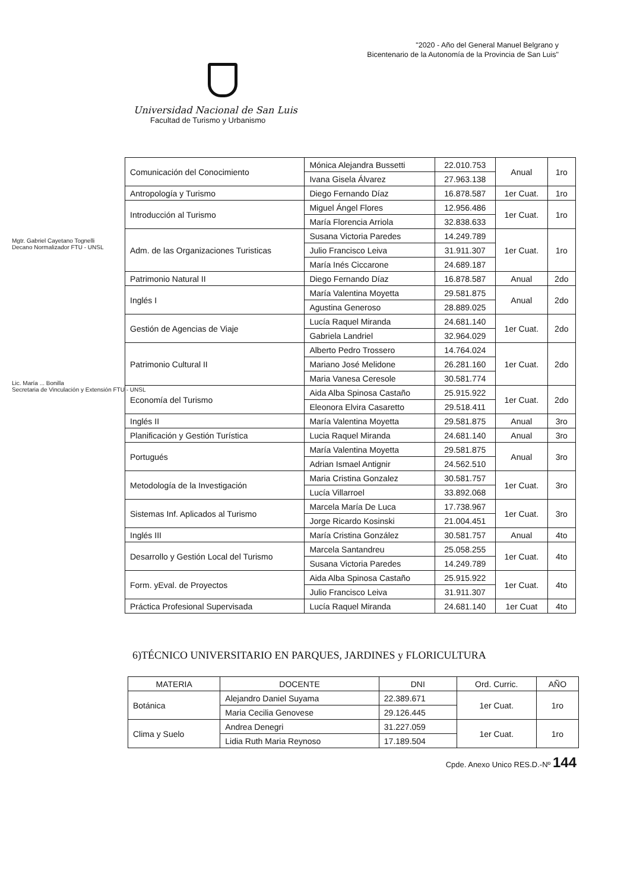"2020 - Año del General Manuel Belgrano y
Bicentenario de la Autonomía de la Provincia de San Luis"
Universidad Nacional de San Luis
Facultad de Turismo y Urbanismo
Mgtr. Gabriel Cayetano Tognelli
Decano Normalizador FTU - UNSL
Lic. María ... Bonilla
Secretaria de Vinculación y Extensión FTU - UNSL
| Comunicación del Conocimiento | Mónica Alejandra Bussetti | 22.010.753 | Anual | 1ro |
| | Ivana Gisela Álvarez | 27.963.138 | | |
| Antropología y Turismo | Diego Fernando Díaz | 16.878.587 | 1er Cuat. | 1ro |
| Introducción al Turismo | Miguel Ángel Flores | 12.956.486 | 1er Cuat. | 1ro |
| | María Florencia Arriola | 32.838.633 | | |
| Adm. de las Organizaciones Turisticas | Susana Victoria Paredes | 14.249.789 | 1er Cuat. | 1ro |
| | Julio Francisco Leiva | 31.911.307 | | |
| | María Inés Ciccarone | 24.689.187 | | |
| Patrimonio Natural II | Diego Fernando Díaz | 16.878.587 | Anual | 2do |
| Inglés I | María Valentina Moyetta | 29.581.875 | Anual | 2do |
| | Agustina Generoso | 28.889.025 | | |
| Gestión de Agencias de Viaje | Lucía Raquel Miranda | 24.681.140 | 1er Cuat. | 2do |
| | Gabriela Landriel | 32.964.029 | | |
| Patrimonio Cultural II | Alberto Pedro Trossero | 14.764.024 | 1er Cuat. | 2do |
| | Mariano José Melidone | 26.281.160 | | |
| | Maria Vanesa Ceresole | 30.581.774 | | |
| Economía del Turismo | Aida Alba Spinosa Castaño | 25.915.922 | 1er Cuat. | 2do |
| | Eleonora Elvira Casaretto | 29.518.411 | | |
| Inglés II | María Valentina Moyetta | 29.581.875 | Anual | 3ro |
| Planificación y Gestión Turística | Lucia Raquel Miranda | 24.681.140 | Anual | 3ro |
| Portugués | María Valentina Moyetta | 29.581.875 | Anual | 3ro |
| | Adrian Ismael Antignir | 24.562.510 | | |
| Metodología de la Investigación | Maria Cristina Gonzalez | 30.581.757 | 1er Cuat. | 3ro |
| | Lucía Villarroel | 33.892.068 | | |
| Sistemas Inf. Aplicados al Turismo | Marcela María De Luca | 17.738.967 | 1er Cuat. | 3ro |
| | Jorge Ricardo Kosinski | 21.004.451 | | |
| Inglés III | María Cristina González | 30.581.757 | Anual | 4to |
| Desarrollo y Gestión Local del Turismo | Marcela Santandreu | 25.058.255 | 1er Cuat. | 4to |
| | Susana Victoria Paredes | 14.249.789 | | |
| Form. yEval. de Proyectos | Aida Alba Spinosa Castaño | 25.915.922 | 1er Cuat. | 4to |
| | Julio Francisco Leiva | 31.911.307 | | |
| Práctica Profesional Supervisada | Lucía Raquel Miranda | 24.681.140 | 1er Cuat | 4to |
6)TÉCNICO UNIVERSITARIO EN PARQUES, JARDINES y FLORICULTURA
| MATERIA | DOCENTE | DNI | Ord. Curric. | AÑO |
| --- | --- | --- | --- | --- |
| Botánica | Alejandro Daniel Suyama | 22.389.671 | 1er Cuat. | 1ro |
| | Maria Cecilia Genovese | 29.126.445 | | |
| Clima y Suelo | Andrea Denegri | 31.227.059 | 1er Cuat. | 1ro |
| | Lidia Ruth Maria Reynoso | 17.189.504 | | |
Cpde. Anexo Unico RES.D.-Nº 144